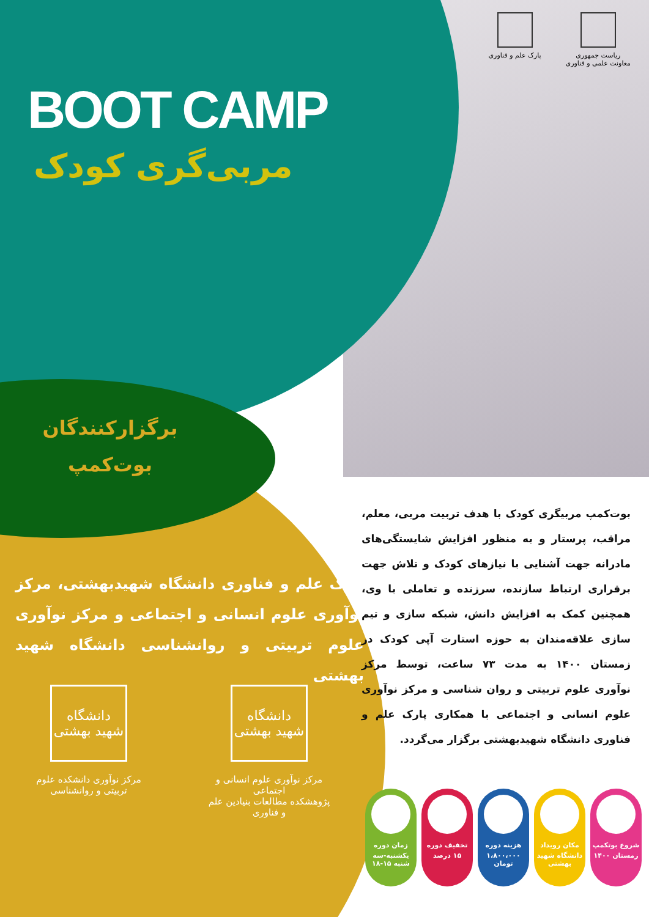ریاست جمهوری
معاونت علمی و فناوری
پارک علم و فناوری
BOOT CAMP
مربی‌گری کودک
برگزارکنندگان
بوت‌کمپ
پارک علم و فناوری دانشگاه شهیدبهشتی، مرکز نوآوری علوم انسانی و اجتماعی و مرکز نوآوری علوم تربیتی و روانشناسی دانشگاه شهید بهشتی
دانشگاه شهید بهشتی
مرکز نوآوری علوم انسانی و اجتماعی
پژوهشکده مطالعات بنیادین علم و فناوری
دانشگاه شهید بهشتی
مرکز نوآوری دانشکده علوم تربیتی و روانشناسی
بوت‌کمپ مربیگری کودک با هدف تربیت مربی، معلم، مراقب، پرستار و به منظور افزایش شایستگی‌های مادرانه جهت آشنایی با نیازهای کودک و تلاش جهت برقراری ارتباط سازنده، سرزنده و تعاملی با وی، همچنین کمک به افزایش دانش، شبکه سازی و تیم سازی علاقه‌مندان به حوزه استارت آپی کودک در زمستان ۱۴۰۰ به مدت ۷۳ ساعت، توسط مرکز نوآوری علوم تربیتی و روان شناسی و مرکز نوآوری علوم انسانی و اجتماعی با همکاری پارک علم و فناوری دانشگاه شهیدبهشتی برگزار می‌گردد.
شروع بوتکمپ
زمستان ۱۴۰۰
مکان رویداد
دانشگاه شهید بهشتی
هزینه دوره
۱،۸۰۰،۰۰۰ تومان
تخفیف دوره
۱۵ درصد
زمان دوره
یکشنبه-سه شنبه ۱۵-۱۸